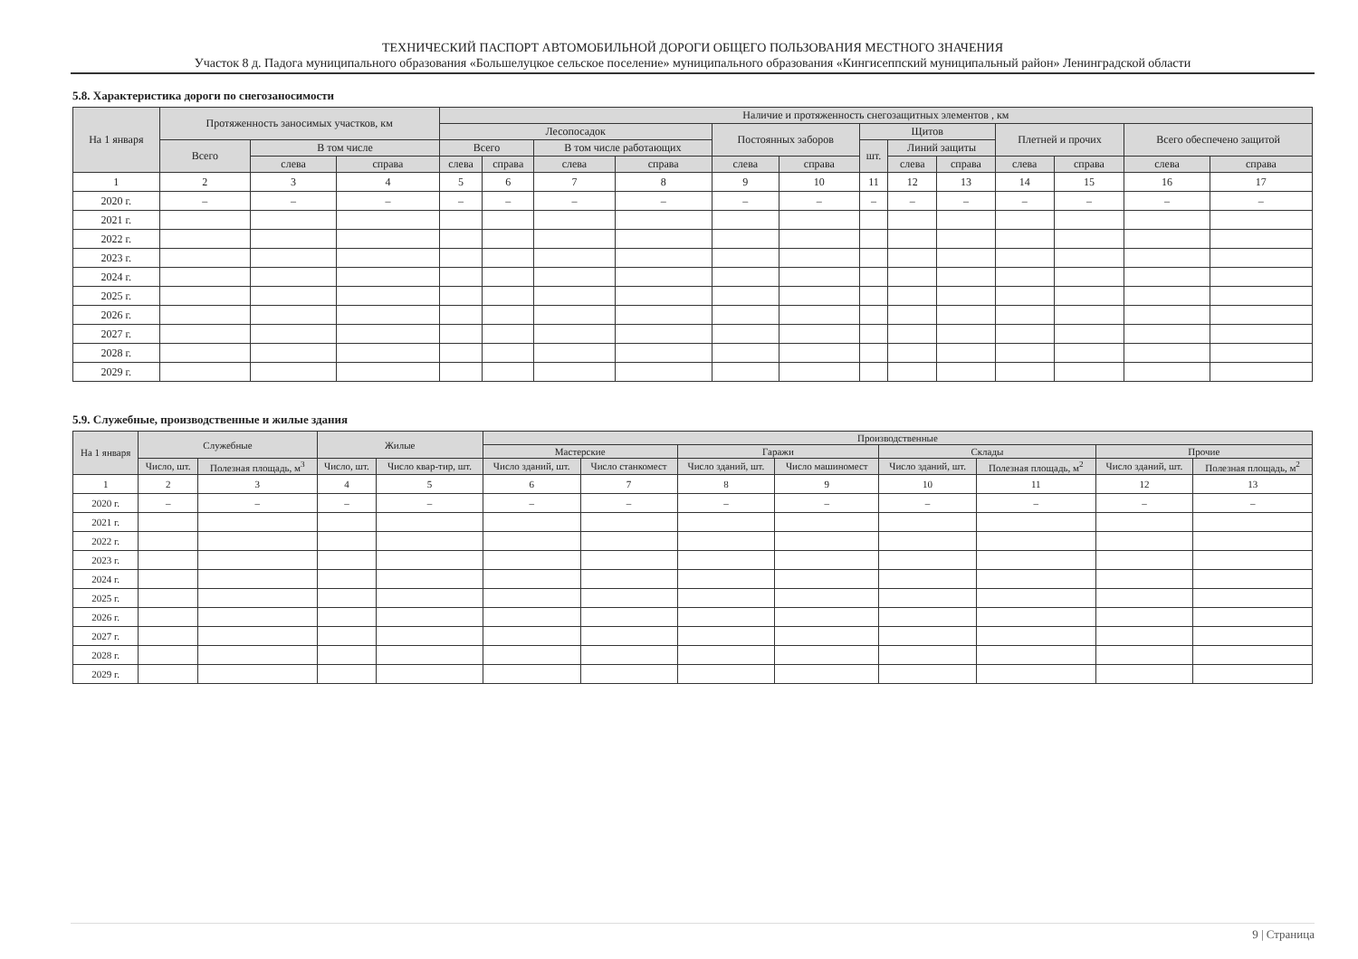ТЕХНИЧЕСКИЙ ПАСПОРТ АВТОМОБИЛЬНОЙ ДОРОГИ ОБЩЕГО ПОЛЬЗОВАНИЯ МЕСТНОГО ЗНАЧЕНИЯ
Участок 8 д. Падога муниципального образования «Большелуцкое сельское поселение» муниципального образования «Кингисеппский муниципальный район» Ленинградской области
5.8. Характеристика дороги по снегозаносимости
| На 1 января | Протяженность заносимых участков, км | | | Наличие и протяженность снегозащитных элементов , км | | | | | | | | | | | | |
| --- | --- | --- | --- | --- | --- | --- | --- | --- | --- | --- | --- | --- | --- | --- | --- | --- |
| | | | | Лесопосадок | | | | Постоянных заборов | | Щитов | | | Плетней и прочих | | Всего обеспечено защитой | |
| | Всего | В том числе | | Всего | | В том числе работающих | | | | шт. | Линий защиты | | | | | |
| | | слева | справа | слева | справа | слева | справа | слева | справа | | слева | справа | слева | справа | слева | справа |
| 1 | 2 | 3 | 4 | 5 | 6 | 7 | 8 | 9 | 10 | 11 | 12 | 13 | 14 | 15 | 16 | 17 |
| 2020 г. | – | – | – | – | – | – | – | – | – | – | – | – | – | – | – | – |
| 2021 г. | | | | | | | | | | | | | | | | |
| 2022 г. | | | | | | | | | | | | | | | | |
| 2023 г. | | | | | | | | | | | | | | | | |
| 2024 г. | | | | | | | | | | | | | | | | |
| 2025 г. | | | | | | | | | | | | | | | | |
| 2026 г. | | | | | | | | | | | | | | | | |
| 2027 г. | | | | | | | | | | | | | | | | |
| 2028 г. | | | | | | | | | | | | | | | | |
| 2029 г. | | | | | | | | | | | | | | | | |
5.9. Служебные, производственные и жилые здания
| На 1 января | Служебные | | Жилые | | Производственные | | | | | | | |
| --- | --- | --- | --- | --- | --- | --- | --- | --- | --- | --- | --- | --- |
| | | | | | Мастерские | | Гаражи | | Склады | | Прочие | |
| | Число, шт. | Полезная площадь, м<sup>3</sup> | Число, шт. | Число квар-тир, шт. | Число зданий, шт. | Число станкомест | Число зданий, шт. | Число машиномест | Число зданий, шт. | Полезная площадь, м<sup>2</sup> | Число зданий, шт. | Полезная площадь, м<sup>2</sup> |
| 1 | 2 | 3 | 4 | 5 | 6 | 7 | 8 | 9 | 10 | 11 | 12 | 13 |
| 2020 г. | – | – | – | – | – | – | – | – | – | – | – | – |
| 2021 г. | | | | | | | | | | | | |
| 2022 г. | | | | | | | | | | | | |
| 2023 г. | | | | | | | | | | | | |
| 2024 г. | | | | | | | | | | | | |
| 2025 г. | | | | | | | | | | | | |
| 2026 г. | | | | | | | | | | | | |
| 2027 г. | | | | | | | | | | | | |
| 2028 г. | | | | | | | | | | | | |
| 2029 г. | | | | | | | | | | | | |
9 | Страница